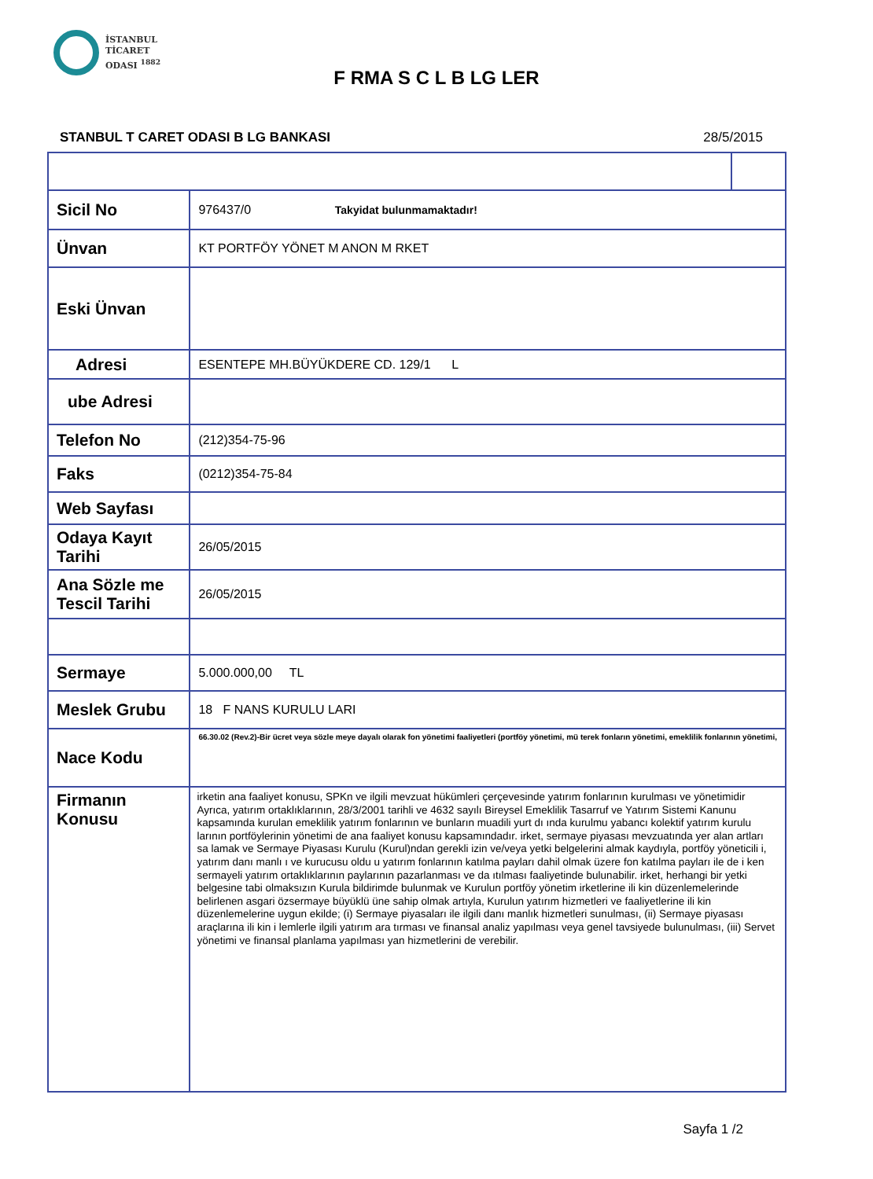İSTANBUL
TİCARET
ODASI <sup>1882</sup>
F RMA S C L B LG LER
STANBUL T CARET ODASI B LG BANKASI
28/5/2015
| Sicil No | 976437/0 Takyidat bulunmamaktadır! | |
| Ünvan | KT PORTFÖY YÖNET M ANON M RKET | |
| Eski Ünvan | | |
| Adresi | ESENTEPE MH.BÜYÜKDERE CD. 129/1 L | |
| ube Adresi | | |
| Telefon No | (212)354-75-96 | |
| Faks | (0212)354-75-84 | |
| Web Sayfası | | |
| Odaya Kayıt Tarihi | 26/05/2015 | |
| Ana Sözle me Tescil Tarihi | 26/05/2015 | |
| Sermaye | 5.000.000,00 TL | |
| Meslek Grubu | 18 F NANS KURULU LARI | |
| Nace Kodu | 66.30.02 (Rev.2)-Bir ücret veya sözle meye dayalı olarak fon yönetimi faaliyetleri (portföy yönetimi, mü terek fonların yönetimi, emeklilik fonlarının yönetimi, | |
| Firmanın Konusu | irketin ana faaliyet konusu, SPKn ve ilgili mevzuat hükümleri çerçevesinde yatırım fonlarının kurulması ve yönetimidir Ayrıca, yatırım ortaklıklarının, 28/3/2001 tarihli ve 4632 sayılı Bireysel Emeklilik Tasarruf ve Yatırım Sistemi Kanunu kapsamında kurulan emeklilik yatırım fonlarının ve bunların muadili yurt dı ında kurulmu yabancı kolektif yatırım kurulu larının portföylerinin yönetimi de ana faaliyet konusu kapsamındadır. irket, sermaye piyasası mevzuatında yer alan artları sa lamak ve Sermaye Piyasası Kurulu (Kurul)ndan gerekli izin ve/veya yetki belgelerini almak kaydıyla, portföy yöneticili i, yatırım danı manlı ı ve kurucusu oldu u yatırım fonlarının katılma payları dahil olmak üzere fon katılma payları ile de i ken sermayeli yatırım ortaklıklarının paylarının pazarlanması ve da ıtılması faaliyetinde bulunabilir. irket, herhangi bir yetki belgesine tabi olmaksızın Kurula bildirimde bulunmak ve Kurulun portföy yönetim irketlerine ili kin düzenlemelerinde belirlenen asgari özsermaye büyüklü üne sahip olmak artıyla, Kurulun yatırım hizmetleri ve faaliyetlerine ili kin düzenlemelerine uygun ekilde; (i) Sermaye piyasaları ile ilgili danı manlık hizmetleri sunulması, (ii) Sermaye piyasası araçlarına ili kin i lemlerle ilgili yatırım ara tırması ve finansal analiz yapılması veya genel tavsiyede bulunulması, (iii) Servet yönetimi ve finansal planlama yapılması yan hizmetlerini de verebilir. | |
Sayfa 1 /2